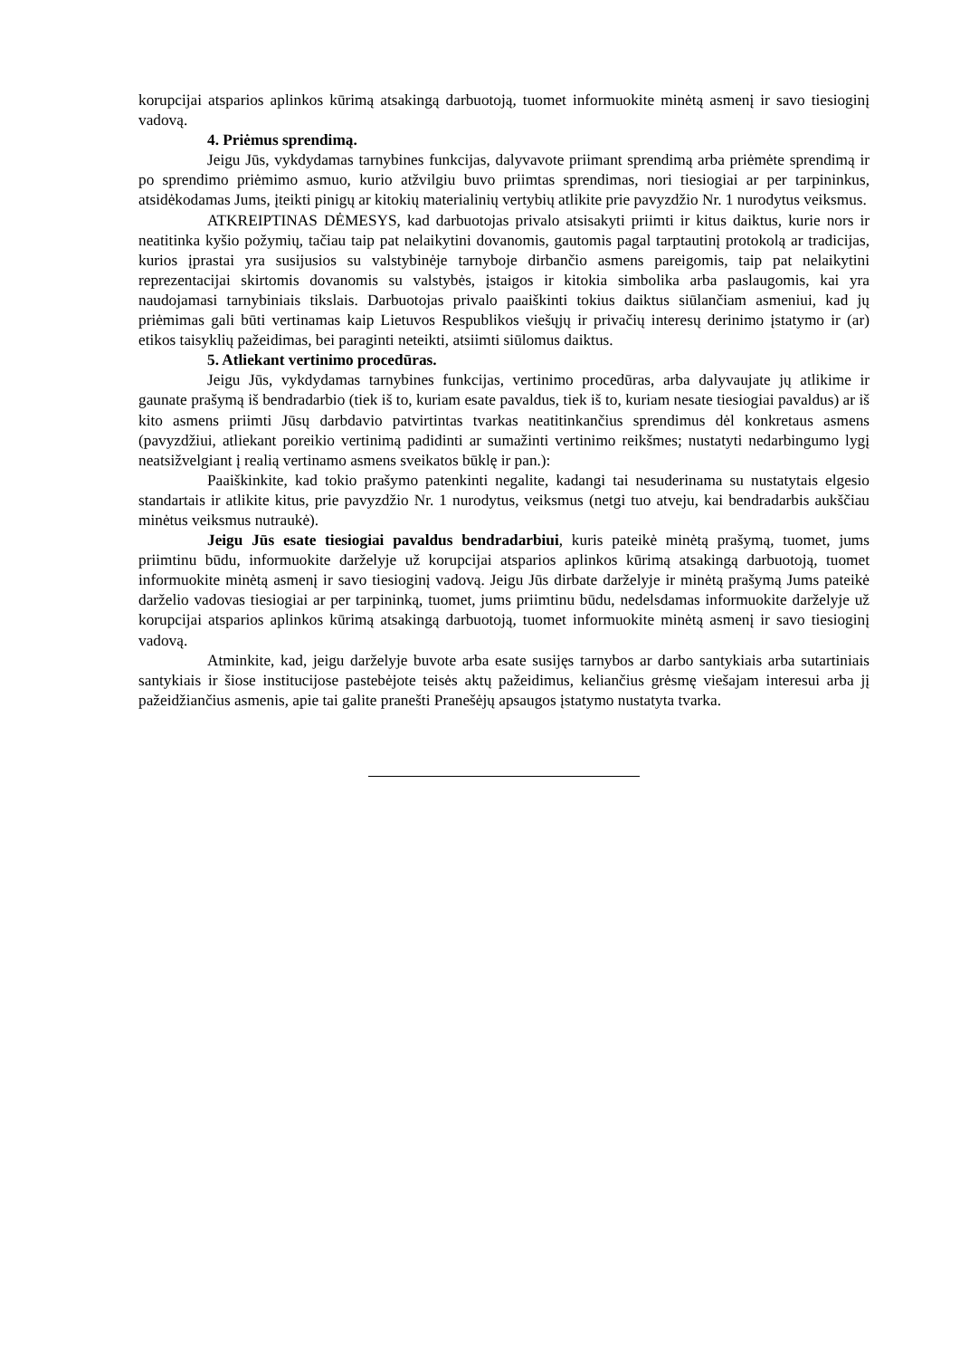korupcijai atsparios aplinkos kūrimą atsakingą darbuotoją, tuomet informuokite minėtą asmenį ir savo tiesioginį vadovą.
4. Priėmus sprendimą.
Jeigu Jūs, vykdydamas tarnybines funkcijas, dalyvavote priimant sprendimą arba priėmėte sprendimą ir po sprendimo priėmimo asmuo, kurio atžvilgiu buvo priimtas sprendimas, nori tiesiogiai ar per tarpininkus, atsidėkodamas Jums, įteikti pinigų ar kitokių materialinių vertybių atlikite prie pavyzdžio Nr. 1 nurodytus veiksmus.
ATKREIPTINAS DĖMESYS, kad darbuotojas privalo atsisakyti priimti ir kitus daiktus, kurie nors ir neatitinka kyšio požymių, tačiau taip pat nelaikytini dovanomis, gautomis pagal tarptautinį protokolą ar tradicijas, kurios įprastai yra susijusios su valstybinėje tarnyboje dirbančio asmens pareigomis, taip pat nelaikytini reprezentacijai skirtomis dovanomis su valstybės, įstaigos ir kitokia simbolika arba paslaugomis, kai yra naudojamasi tarnybiniais tikslais. Darbuotojas privalo paaiškinti tokius daiktus siūlančiam asmeniui, kad jų priėmimas gali būti vertinamas kaip Lietuvos Respublikos viešųjų ir privačių interesų derinimo įstatymo ir (ar) etikos taisyklių pažeidimas, bei paraginti neteikti, atsiimti siūlomus daiktus.
5. Atliekant vertinimo procedūras.
Jeigu Jūs, vykdydamas tarnybines funkcijas, vertinimo procedūras, arba dalyvaujate jų atlikime ir gaunate prašymą iš bendradarbio (tiek iš to, kuriam esate pavaldus, tiek iš to, kuriam nesate tiesiogiai pavaldus) ar iš kito asmens priimti Jūsų darbdavio patvirtintas tvarkas neatitinkančius sprendimus dėl konkretaus asmens (pavyzdžiui, atliekant poreikio vertinimą padidinti ar sumažinti vertinimo reikšmes; nustatyti nedarbingumo lygį neatsižvelgiant į realią vertinamo asmens sveikatos būklę ir pan.):
Paaiškinkite, kad tokio prašymo patenkinti negalite, kadangi tai nesuderinama su nustatytais elgesio standartais ir atlikite kitus, prie pavyzdžio Nr. 1 nurodytus, veiksmus (netgi tuo atveju, kai bendradarbis aukščiau minėtus veiksmus nutraukė).
Jeigu Jūs esate tiesiogiai pavaldus bendradarbiui, kuris pateikė minėtą prašymą, tuomet, jums priimtinu būdu, informuokite darželyje už korupcijai atsparios aplinkos kūrimą atsakingą darbuotoją, tuomet informuokite minėtą asmenį ir savo tiesioginį vadovą. Jeigu Jūs dirbate darželyje ir minėtą prašymą Jums pateikė darželio vadovas tiesiogiai ar per tarpininką, tuomet, jums priimtinu būdu, nedelsdamas informuokite darželyje už korupcijai atsparios aplinkos kūrimą atsakingą darbuotoją, tuomet informuokite minėtą asmenį ir savo tiesioginį vadovą.
Atminkite, kad, jeigu darželyje buvote arba esate susijęs tarnybos ar darbo santykiais arba sutartiniais santykiais ir šiose institucijose pastebėjote teisės aktų pažeidimus, keliančius grėsmę viešajam interesui arba jį pažeidžiančius asmenis, apie tai galite pranešti Pranešėjų apsaugos įstatymo nustatyta tvarka.